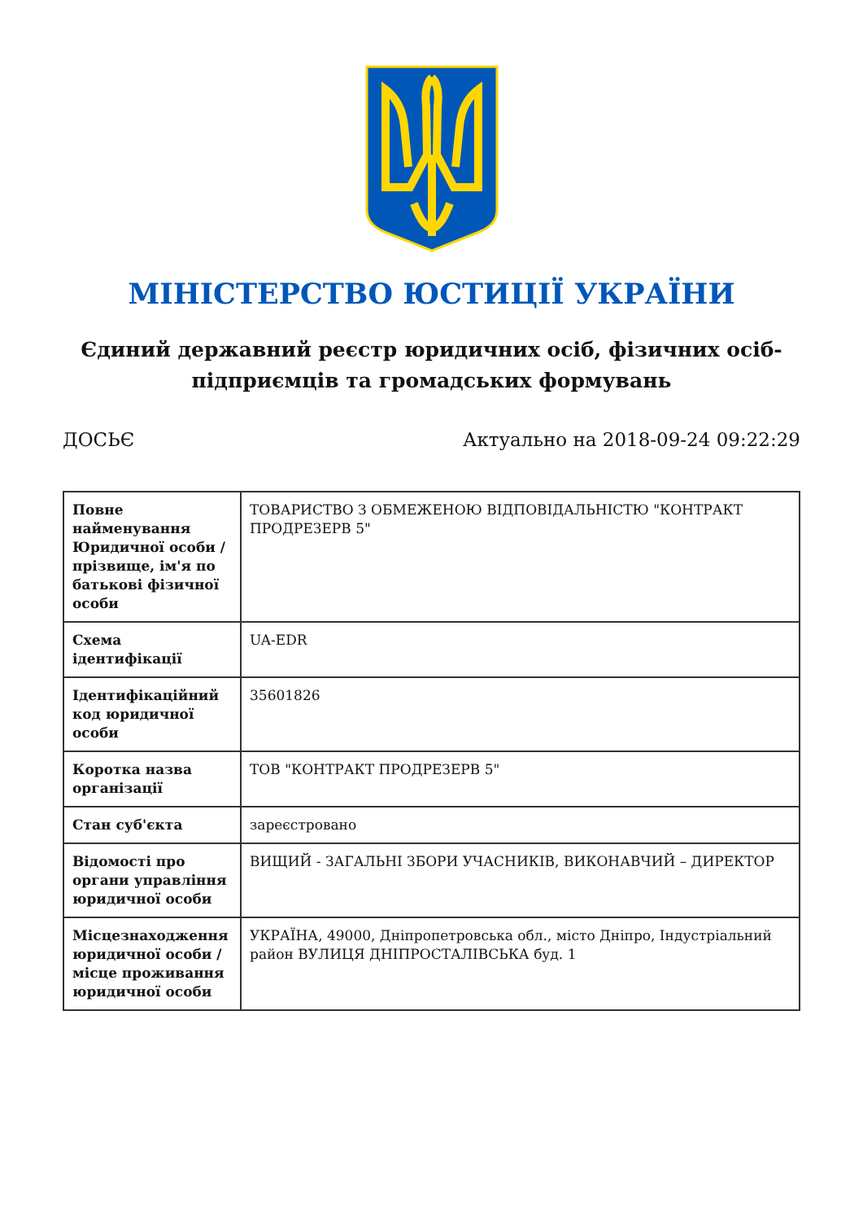МІНІСТЕРСТВО ЮСТИЦІЇ УКРАЇНИ
Єдиний державний реєстр юридичних осіб, фізичних осіб-підприємців та громадських формувань
ДОСЬЄ Актуально на 2018-09-24 09:22:29
| Повне найменування Юридичної особи / прізвище, ім'я по батькові фізичної особи | ТОВАРИСТВО З ОБМЕЖЕНОЮ ВІДПОВІДАЛЬНІСТЮ "КОНТРАКТ ПРОДРЕЗЕРВ 5" |
| Схема ідентифікації | UA-EDR |
| Ідентифікаційний код юридичної особи | 35601826 |
| Коротка назва організації | ТОВ "КОНТРАКТ ПРОДРЕЗЕРВ 5" |
| Стан суб'єкта | зареєстровано |
| Відомості про органи управління юридичної особи | ВИЩИЙ - ЗАГАЛЬНІ ЗБОРИ УЧАСНИКІВ, ВИКОНАВЧИЙ – ДИРЕКТОР |
| Місцезнаходження юридичної особи / місце проживання юридичної особи | УКРАЇНА, 49000, Дніпропетровська обл., місто Дніпро, Індустріальний район ВУЛИЦЯ ДНІПРОСТАЛІВСЬКА буд. 1 |